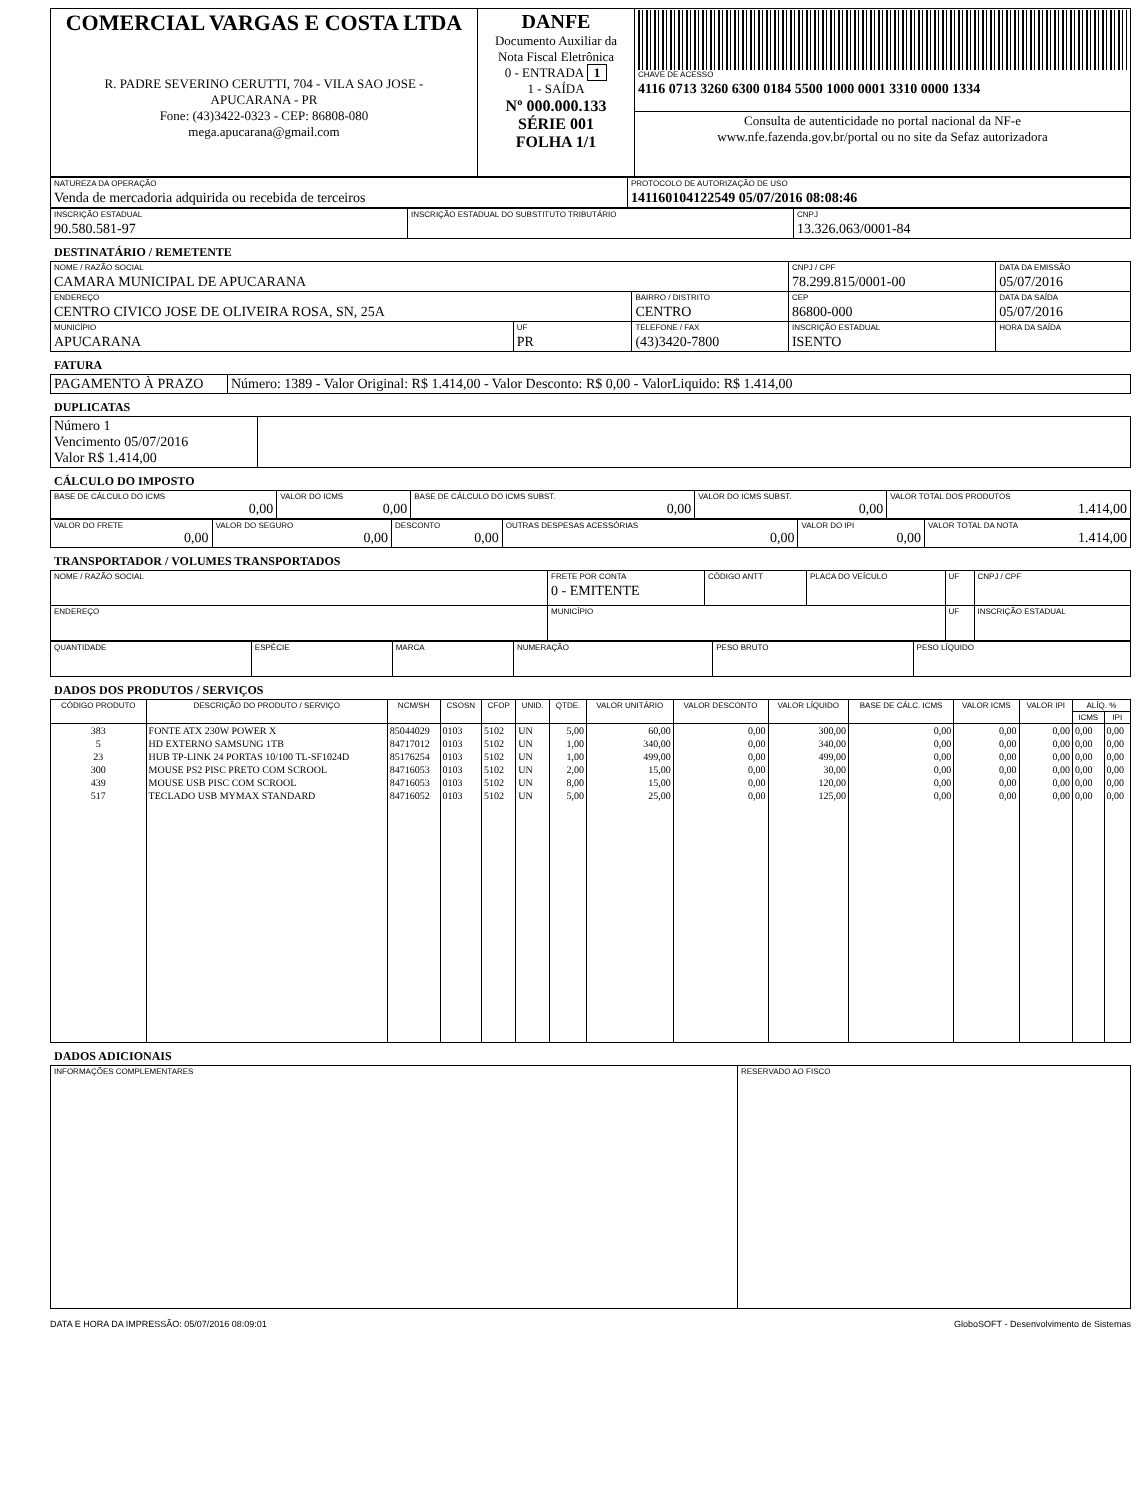| COMERCIAL VARGAS E COSTA LTDA R. PADRE SEVERINO CERUTTI, 704 - VILA SAO JOSE - APUCARANA - PR Fone: (43)3422-0323 - CEP: 86808-080 mega.apucarana@gmail.com | DANFE Documento Auxiliar da Nota Fiscal Eletrônica 0 - ENTRADA 1 1 - SAÍDA Nº 000.000.133 SÉRIE 001 FOLHA 1/1 | CHAVE DE ACESSO 4116 0713 3260 6300 0184 5500 1000 0001 3310 0000 1334 |
| | | Consulta de autenticidade no portal nacional da NF-e www.nfe.fazenda.gov.br/portal ou no site da Sefaz autorizadora |
| NATUREZA DA OPERAÇÃO Venda de mercadoria adquirida ou recebida de terceiros | PROTOCOLO DE AUTORIZAÇÃO DE USO 141160104122549 05/07/2016 08:08:46 |
| INSCRIÇÃO ESTADUAL 90.580.581-97 | INSCRIÇÃO ESTADUAL DO SUBSTITUTO TRIBUTÁRIO | CNPJ 13.326.063/0001-84 |
DESTINATÁRIO / REMETENTE
| NOME / RAZÃO SOCIAL CAMARA MUNICIPAL DE APUCARANA | | | CNPJ / CPF 78.299.815/0001-00 | | DATA DA EMISSÃO 05/07/2016 |
| ENDEREÇO CENTRO CIVICO JOSE DE OLIVEIRA ROSA, SN, 25A | | BAIRRO / DISTRITO CENTRO | | CEP 86800-000 | DATA DA SAÍDA 05/07/2016 |
| MUNICÍPIO APUCARANA | UF PR | TELEFONE / FAX (43)3420-7800 | INSCRIÇÃO ESTADUAL ISENTO | | HORA DA SAÍDA |
FATURA
| PAGAMENTO À PRAZO | Número: 1389 - Valor Original: R$ 1.414,00 - Valor Desconto: R$ 0,00 - ValorLiquido: R$ 1.414,00 |
DUPLICATAS
| Número 1 Vencimento 05/07/2016 Valor R$ 1.414,00 | |
CÁLCULO DO IMPOSTO
| BASE DE CÁLCULO DO ICMS 0,00 | VALOR DO ICMS 0,00 | BASE DE CÁLCULO DO ICMS SUBST. 0,00 | VALOR DO ICMS SUBST. 0,00 | VALOR TOTAL DOS PRODUTOS 1.414,00 |
| VALOR DO FRETE 0,00 | VALOR DO SEGURO 0,00 | DESCONTO 0,00 | OUTRAS DESPESAS ACESSÓRIAS 0,00 | VALOR DO IPI 0,00 | VALOR TOTAL DA NOTA 1.414,00 |
TRANSPORTADOR / VOLUMES TRANSPORTADOS
| NOME / RAZÃO SOCIAL | FRETE POR CONTA 0 - EMITENTE | CÓDIGO ANTT | PLACA DO VEÍCULO | UF | CNPJ / CPF |
| ENDEREÇO | MUNICÍPIO | | | UF | INSCRIÇÃO ESTADUAL |
| QUANTIDADE | ESPÉCIE | MARCA | NUMERAÇÃO | PESO BRUTO | PESO LÍQUIDO |
DADOS DOS PRODUTOS / SERVIÇOS
| CÓDIGO PRODUTO | DESCRIÇÃO DO PRODUTO / SERVIÇO | NCM/SH | CSOSN | CFOP | UNID. | QTDE. | VALOR UNITÁRIO | VALOR DESCONTO | VALOR LÍQUIDO | BASE DE CÁLC. ICMS | VALOR ICMS | VALOR IPI | ALÍQ. % | |
| --- | --- | --- | --- | --- | --- | --- | --- | --- | --- | --- | --- | --- | --- | --- |
| | | | | | | | | | | | | | ICMS | IPI |
| 383 | FONTE ATX 230W POWER X | 85044029 | 0103 | 5102 | UN | 5,00 | 60,00 | 0,00 | 300,00 | 0,00 | 0,00 | 0,00 | 0,00 | 0,00 |
| 5 | HD EXTERNO SAMSUNG 1TB | 84717012 | 0103 | 5102 | UN | 1,00 | 340,00 | 0,00 | 340,00 | 0,00 | 0,00 | 0,00 | 0,00 | 0,00 |
| 23 | HUB TP-LINK 24 PORTAS 10/100 TL-SF1024D | 85176254 | 0103 | 5102 | UN | 1,00 | 499,00 | 0,00 | 499,00 | 0,00 | 0,00 | 0,00 | 0,00 | 0,00 |
| 300 | MOUSE PS2 PISC PRETO COM SCROOL | 84716053 | 0103 | 5102 | UN | 2,00 | 15,00 | 0,00 | 30,00 | 0,00 | 0,00 | 0,00 | 0,00 | 0,00 |
| 439 | MOUSE USB PISC COM SCROOL | 84716053 | 0103 | 5102 | UN | 8,00 | 15,00 | 0,00 | 120,00 | 0,00 | 0,00 | 0,00 | 0,00 | 0,00 |
| 517 | TECLADO USB MYMAX STANDARD | 84716052 | 0103 | 5102 | UN | 5,00 | 25,00 | 0,00 | 125,00 | 0,00 | 0,00 | 0,00 | 0,00 | 0,00 |
DADOS ADICIONAIS
| INFORMAÇÕES COMPLEMENTARES | RESERVADO AO FISCO |
DATA E HORA DA IMPRESSÃO: 05/07/2016 08:09:01 GloboSOFT - Desenvolvimento de Sistemas